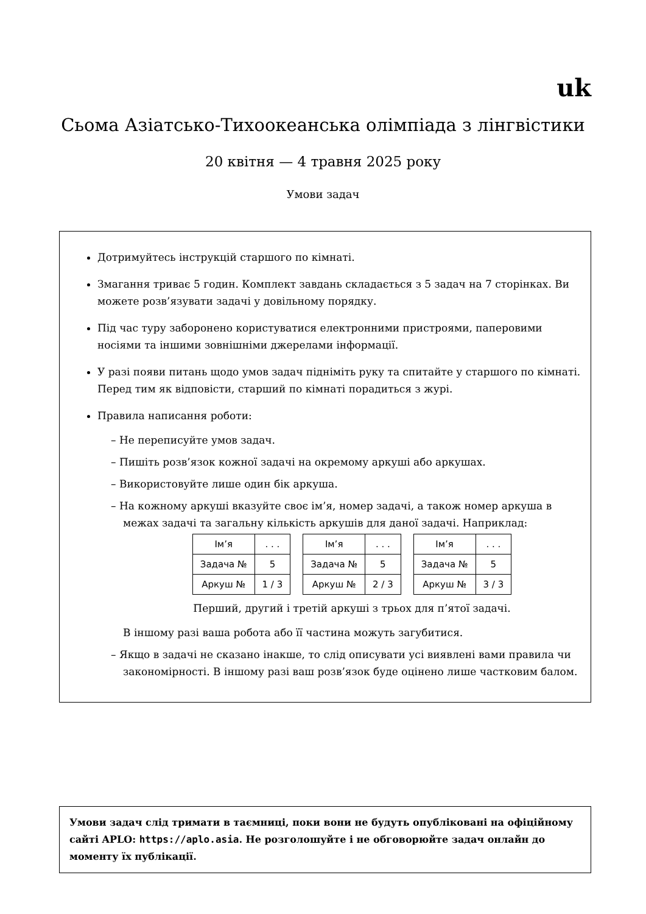uk
Сьома Азіатсько-Тихоокеанська олімпіада з лінгвістики
20 квітня — 4 травня 2025 року
Умови задач
Дотримуйтесь інструкцій старшого по кімнаті.
Змагання триває 5 годин. Комплект завдань складається з 5 задач на 7 сторінках. Ви можете розв’язувати задачі у довільному порядку.
Під час туру заборонено користуватися електронними пристроями, паперовими носіями та іншими зовнішніми джерелами інформації.
У разі появи питань щодо умов задач підніміть руку та спитайте у старшого по кімнаті. Перед тим як відповісти, старший по кімнаті порадиться з журі.
Правила написання роботи:
– Не переписуйте умов задач.
– Пишіть розв’язок кожної задачі на окремому аркуші або аркушах.
– Використовуйте лише один бік аркуша.
– На кожному аркуші вказуйте своє ім’я, номер задачі, а також номер аркуша в межах задачі та загальну кількість аркушів для даної задачі. Наприклад:
| Ім’я | . . . |
| Задача № | 5 |
| Аркуш № | 1 / 3 |
| Ім’я | . . . |
| Задача № | 5 |
| Аркуш № | 2 / 3 |
| Ім’я | . . . |
| Задача № | 5 |
| Аркуш № | 3 / 3 |
Перший, другий і третій аркуші з трьох для п’ятої задачі.
В іншому разі ваша робота або її частина можуть загубитися.
– Якщо в задачі не сказано інакше, то слід описувати усі виявлені вами правила чи закономірності. В іншому разі ваш розв’язок буде оцінено лише частковим балом.
Умови задач слід тримати в таємниці, поки вони не будуть опубліковані на офіційному сайті APLO: https://aplo.asia. Не розголошуйте і не обговорюйте задач онлайн до моменту їх публікації.